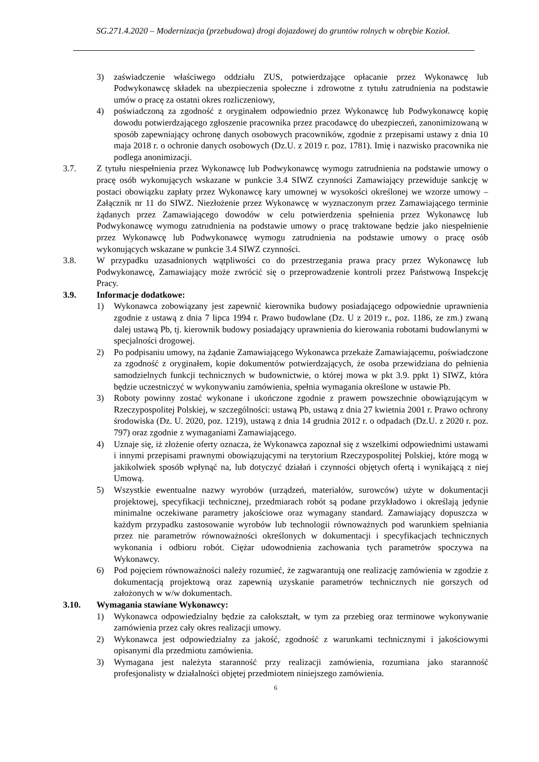SG.271.4.2020 – Modernizacja (przebudowa) drogi dojazdowej do gruntów rolnych w obrębie Kozioł.
3) zaświadczenie właściwego oddziału ZUS, potwierdzające opłacanie przez Wykonawcę lub Podwykonawcę składek na ubezpieczenia społeczne i zdrowotne z tytułu zatrudnienia na podstawie umów o pracę za ostatni okres rozliczeniowy,
4) poświadczoną za zgodność z oryginałem odpowiednio przez Wykonawcę lub Podwykonawcę kopię dowodu potwierdzającego zgłoszenie pracownika przez pracodawcę do ubezpieczeń, zanonimizowaną w sposób zapewniający ochronę danych osobowych pracowników, zgodnie z przepisami ustawy z dnia 10 maja 2018 r. o ochronie danych osobowych (Dz.U. z 2019 r. poz. 1781). Imię i nazwisko pracownika nie podlega anonimizacji.
3.7. Z tytułu niespełnienia przez Wykonawcę lub Podwykonawcę wymogu zatrudnienia na podstawie umowy o pracę osób wykonujących wskazane w punkcie 3.4 SIWZ czynności Zamawiający przewiduje sankcję w postaci obowiązku zapłaty przez Wykonawcę kary umownej w wysokości określonej we wzorze umowy – Załącznik nr 11 do SIWZ. Niezłożenie przez Wykonawcę w wyznaczonym przez Zamawiającego terminie żądanych przez Zamawiającego dowodów w celu potwierdzenia spełnienia przez Wykonawcę lub Podwykonawcę wymogu zatrudnienia na podstawie umowy o pracę traktowane będzie jako niespełnienie przez Wykonawcę lub Podwykonawcę wymogu zatrudnienia na podstawie umowy o pracę osób wykonujących wskazane w punkcie 3.4 SIWZ czynności.
3.8. W przypadku uzasadnionych wątpliwości co do przestrzegania prawa pracy przez Wykonawcę lub Podwykonawcę, Zamawiający może zwrócić się o przeprowadzenie kontroli przez Państwową Inspekcję Pracy.
3.9. Informacje dodatkowe:
1) Wykonawca zobowiązany jest zapewnić kierownika budowy posiadającego odpowiednie uprawnienia zgodnie z ustawą z dnia 7 lipca 1994 r. Prawo budowlane (Dz. U z 2019 r., poz. 1186, ze zm.) zwaną dalej ustawą Pb, tj. kierownik budowy posiadający uprawnienia do kierowania robotami budowlanymi w specjalności drogowej.
2) Po podpisaniu umowy, na żądanie Zamawiającego Wykonawca przekaże Zamawiającemu, poświadczone za zgodność z oryginałem, kopie dokumentów potwierdzających, że osoba przewidziana do pełnienia samodzielnych funkcji technicznych w budownictwie, o której mowa w pkt 3.9. ppkt 1) SIWZ, która będzie uczestniczyć w wykonywaniu zamówienia, spełnia wymagania określone w ustawie Pb.
3) Roboty powinny zostać wykonane i ukończone zgodnie z prawem powszechnie obowiązującym w Rzeczypospolitej Polskiej, w szczególności: ustawą Pb, ustawą z dnia 27 kwietnia 2001 r. Prawo ochrony środowiska (Dz. U. 2020, poz. 1219), ustawą z dnia 14 grudnia 2012 r. o odpadach (Dz.U. z 2020 r. poz. 797) oraz zgodnie z wymaganiami Zamawiającego.
4) Uznaje się, iż złożenie oferty oznacza, że Wykonawca zapoznał się z wszelkimi odpowiednimi ustawami i innymi przepisami prawnymi obowiązującymi na terytorium Rzeczypospolitej Polskiej, które mogą w jakikolwiek sposób wpłynąć na, lub dotyczyć działań i czynności objętych ofertą i wynikającą z niej Umową.
5) Wszystkie ewentualne nazwy wyrobów (urządzeń, materiałów, surowców) użyte w dokumentacji projektowej, specyfikacji technicznej, przedmiarach robót są podane przykładowo i określają jedynie minimalne oczekiwane parametry jakościowe oraz wymagany standard. Zamawiający dopuszcza w każdym przypadku zastosowanie wyrobów lub technologii równoważnych pod warunkiem spełniania przez nie parametrów równoważności określonych w dokumentacji i specyfikacjach technicznych wykonania i odbioru robót. Ciężar udowodnienia zachowania tych parametrów spoczywa na Wykonawcy.
6) Pod pojęciem równoważności należy rozumieć, że zagwarantują one realizację zamówienia w zgodzie z dokumentacją projektową oraz zapewnią uzyskanie parametrów technicznych nie gorszych od założonych w w/w dokumentach.
3.10. Wymagania stawiane Wykonawcy:
1) Wykonawca odpowiedzialny będzie za całokształt, w tym za przebieg oraz terminowe wykonywanie zamówienia przez cały okres realizacji umowy.
2) Wykonawca jest odpowiedzialny za jakość, zgodność z warunkami technicznymi i jakościowymi opisanymi dla przedmiotu zamówienia.
3) Wymagana jest należyta staranność przy realizacji zamówienia, rozumiana jako staranność profesjonalisty w działalności objętej przedmiotem niniejszego zamówienia.
6